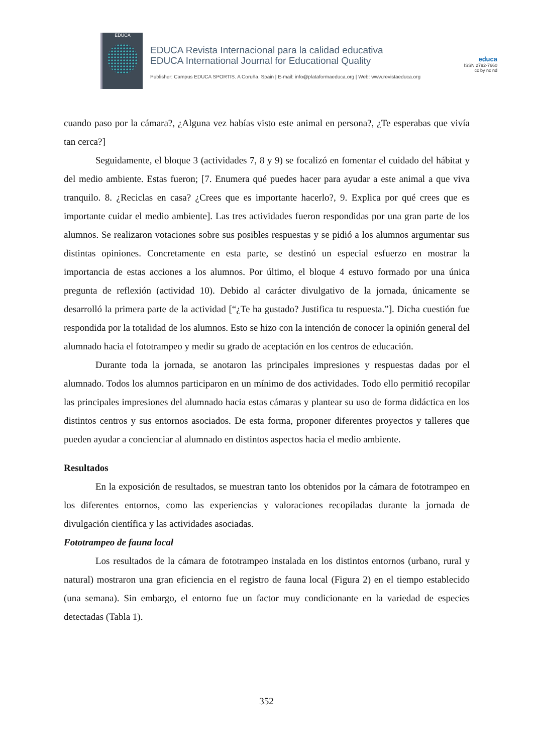EDUCA
EDUCA Revista Internacional para la calidad educativa
EDUCA International Journal for Educational Quality
Publisher: Campus EDUCA SPORTIS. A Coruña. Spain | E-mail: info@plataformaeduca.org | Web: www.revistaeduca.org
educa
ISSN 2792-7660
cc by nc nd
cuando paso por la cámara?, ¿Alguna vez habías visto este animal en persona?, ¿Te esperabas que vivía tan cerca?]
Seguidamente, el bloque 3 (actividades 7, 8 y 9) se focalizó en fomentar el cuidado del hábitat y del medio ambiente. Estas fueron; [7. Enumera qué puedes hacer para ayudar a este animal a que viva tranquilo. 8. ¿Reciclas en casa? ¿Crees que es importante hacerlo?, 9. Explica por qué crees que es importante cuidar el medio ambiente]. Las tres actividades fueron respondidas por una gran parte de los alumnos. Se realizaron votaciones sobre sus posibles respuestas y se pidió a los alumnos argumentar sus distintas opiniones. Concretamente en esta parte, se destinó un especial esfuerzo en mostrar la importancia de estas acciones a los alumnos. Por último, el bloque 4 estuvo formado por una única pregunta de reflexión (actividad 10). Debido al carácter divulgativo de la jornada, únicamente se desarrolló la primera parte de la actividad [“¿Te ha gustado? Justifica tu respuesta.”]. Dicha cuestión fue respondida por la totalidad de los alumnos. Esto se hizo con la intención de conocer la opinión general del alumnado hacia el fototrampeo y medir su grado de aceptación en los centros de educación.
Durante toda la jornada, se anotaron las principales impresiones y respuestas dadas por el alumnado. Todos los alumnos participaron en un mínimo de dos actividades. Todo ello permitió recopilar las principales impresiones del alumnado hacia estas cámaras y plantear su uso de forma didáctica en los distintos centros y sus entornos asociados. De esta forma, proponer diferentes proyectos y talleres que pueden ayudar a concienciar al alumnado en distintos aspectos hacia el medio ambiente.
Resultados
En la exposición de resultados, se muestran tanto los obtenidos por la cámara de fototrampeo en los diferentes entornos, como las experiencias y valoraciones recopiladas durante la jornada de divulgación científica y las actividades asociadas.
Fototrampeo de fauna local
Los resultados de la cámara de fototrampeo instalada en los distintos entornos (urbano, rural y natural) mostraron una gran eficiencia en el registro de fauna local (Figura 2) en el tiempo establecido (una semana). Sin embargo, el entorno fue un factor muy condicionante en la variedad de especies detectadas (Tabla 1).
352